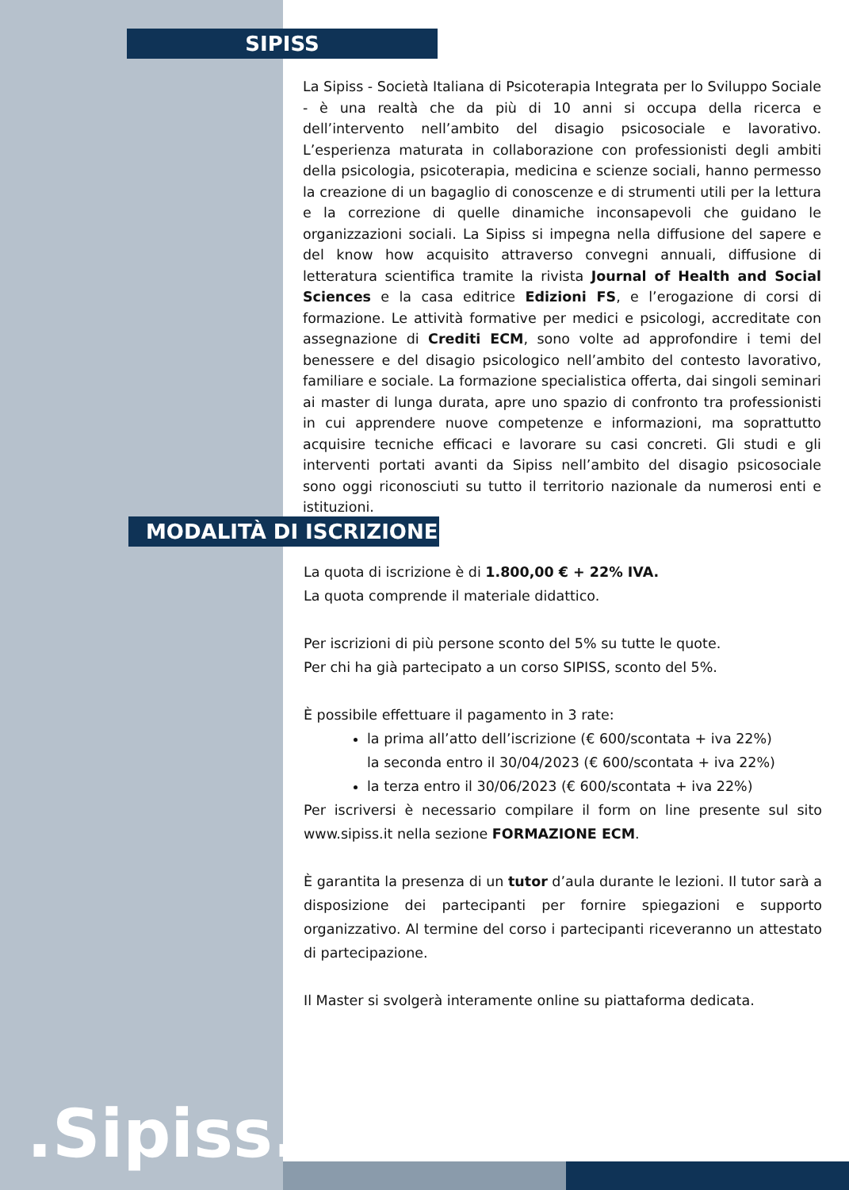SIPISS
La Sipiss - Società Italiana di Psicoterapia Integrata per lo Sviluppo Sociale - è una realtà che da più di 10 anni si occupa della ricerca e dell’intervento nell’ambito del disagio psicosociale e lavorativo. L’esperienza maturata in collaborazione con professionisti degli ambiti della psicologia, psicoterapia, medicina e scienze sociali, hanno permesso la creazione di un bagaglio di conoscenze e di strumenti utili per la lettura e la correzione di quelle dinamiche inconsapevoli che guidano le organizzazioni sociali. La Sipiss si impegna nella diffusione del sapere e del know how acquisito attraverso convegni annuali, diffusione di letteratura scientifica tramite la rivista Journal of Health and Social Sciences e la casa editrice Edizioni FS, e l’erogazione di corsi di formazione. Le attività formative per medici e psicologi, accreditate con assegnazione di Crediti ECM, sono volte ad approfondire i temi del benessere e del disagio psicologico nell’ambito del contesto lavorativo, familiare e sociale. La formazione specialistica offerta, dai singoli seminari ai master di lunga durata, apre uno spazio di confronto tra professionisti in cui apprendere nuove competenze e informazioni, ma soprattutto acquisire tecniche efficaci e lavorare su casi concreti. Gli studi e gli interventi portati avanti da Sipiss nell’ambito del disagio psicosociale sono oggi riconosciuti su tutto il territorio nazionale da numerosi enti e istituzioni.
MODALITÀ DI ISCRIZIONE
La quota di iscrizione è di 1.800,00 € + 22% IVA.
La quota comprende il materiale didattico.
Per iscrizioni di più persone sconto del 5% su tutte le quote.
Per chi ha già partecipato a un corso SIPISS, sconto del 5%.
È possibile effettuare il pagamento in 3 rate:
la prima all’atto dell’iscrizione (€ 600/scontata + iva 22%)
la seconda entro il 30/04/2023 (€ 600/scontata + iva 22%)
la terza entro il 30/06/2023 (€ 600/scontata + iva 22%)
Per iscriversi è necessario compilare il form on line presente sul sito www.sipiss.it nella sezione FORMAZIONE ECM.
È garantita la presenza di un tutor d’aula durante le lezioni. Il tutor sarà a disposizione dei partecipanti per fornire spiegazioni e supporto organizzativo. Al termine del corso i partecipanti riceveranno un attestato di partecipazione.
Il Master si svolgerà interamente online su piattaforma dedicata.
.Sipiss..